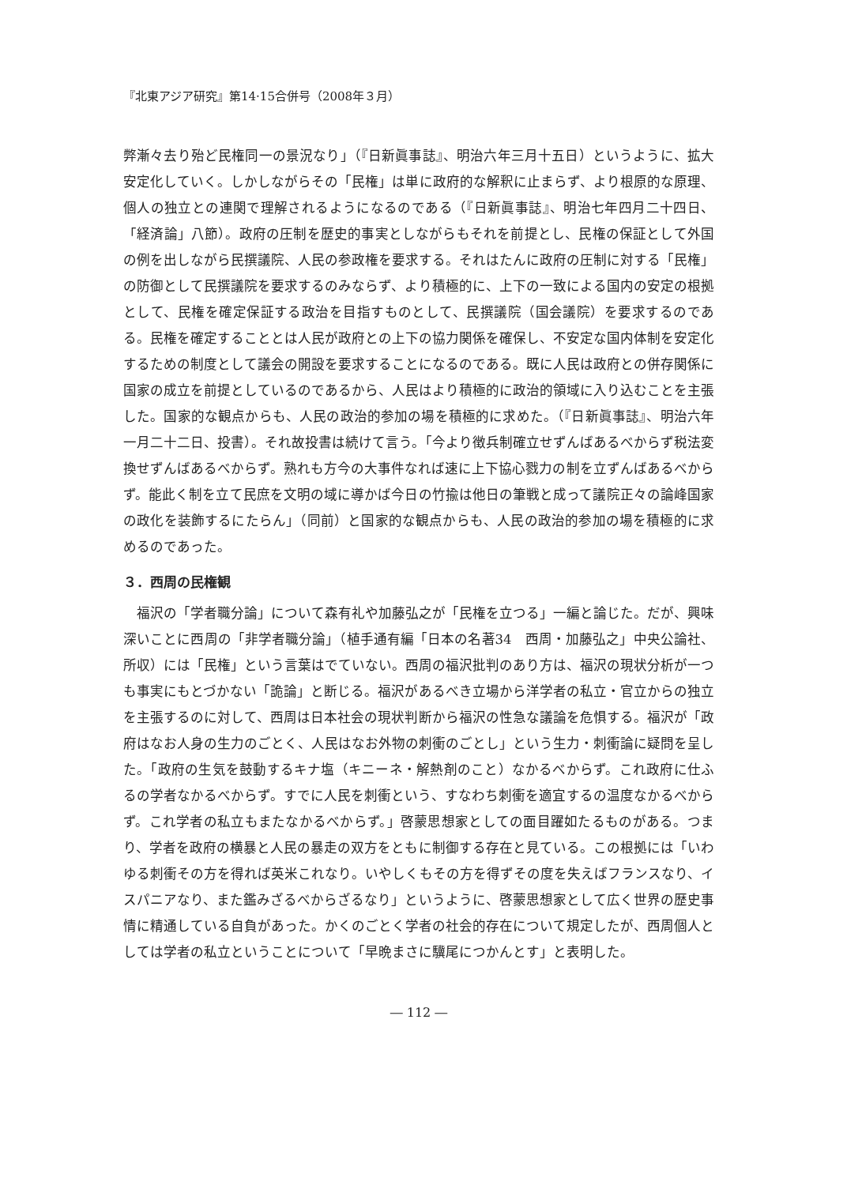『北東アジア研究』第14·15合併号（2008年３月）
弊漸々去り殆ど民権同一の景況なり」（『日新眞事誌』、明治六年三月十五日）というように、拡大安定化していく。しかしながらその「民権」は単に政府的な解釈に止まらず、より根原的な原理、個人の独立との連関で理解されるようになるのである（『日新眞事誌』、明治七年四月二十四日、「経済論」八節）。政府の圧制を歴史的事実としながらもそれを前提とし、民権の保証として外国の例を出しながら民撰議院、人民の参政権を要求する。それはたんに政府の圧制に対する「民権」の防御として民撰議院を要求するのみならず、より積極的に、上下の一致による国内の安定の根拠として、民権を確定保証する政治を目指すものとして、民撰議院（国会議院）を要求するのである。民権を確定することとは人民が政府との上下の協力関係を確保し、不安定な国内体制を安定化するための制度として議会の開設を要求することになるのである。既に人民は政府との併存関係に国家の成立を前提としているのであるから、人民はより積極的に政治的領域に入り込むことを主張した。国家的な観点からも、人民の政治的参加の場を積極的に求めた。（『日新眞事誌』、明治六年一月二十二日、投書）。それ故投書は続けて言う。「今より徴兵制確立せずんばあるべからず税法変換せずんばあるべからず。熟れも方今の大事件なれば速に上下協心戮力の制を立ずんばあるべからず。能此く制を立て民庶を文明の域に導かば今日の竹揄は他日の筆戦と成って議院正々の論峰国家の政化を装飾するにたらん」（同前）と国家的な観点からも、人民の政治的参加の場を積極的に求めるのであった。
３．西周の民権観
　福沢の「学者職分論」について森有礼や加藤弘之が「民権を立つる」一編と論じた。だが、興味深いことに西周の「非学者職分論」（植手通有編「日本の名著34　西周・加藤弘之」中央公論社、所収）には「民権」という言葉はでていない。西周の福沢批判のあり方は、福沢の現状分析が一つも事実にもとづかない「詭論」と断じる。福沢があるべき立場から洋学者の私立・官立からの独立を主張するのに対して、西周は日本社会の現状判断から福沢の性急な議論を危惧する。福沢が「政府はなお人身の生力のごとく、人民はなお外物の刺衝のごとし」という生力・刺衝論に疑問を呈した。「政府の生気を鼓動するキナ塩（キニーネ・解熱剤のこと）なかるべからず。これ政府に仕ふるの学者なかるべからず。すでに人民を刺衝という、すなわち刺衝を適宜するの温度なかるべからず。これ学者の私立もまたなかるべからず。」啓蒙思想家としての面目躍如たるものがある。つまり、学者を政府の横暴と人民の暴走の双方をともに制御する存在と見ている。この根拠には「いわゆる刺衝その方を得れば英米これなり。いやしくもその方を得ずその度を失えばフランスなり、イスパニアなり、また鑑みざるべからざるなり」というように、啓蒙思想家として広く世界の歴史事情に精通している自負があった。かくのごとく学者の社会的存在について規定したが、西周個人としては学者の私立ということについて「早晩まさに驥尾につかんとす」と表明した。
― 112 ―